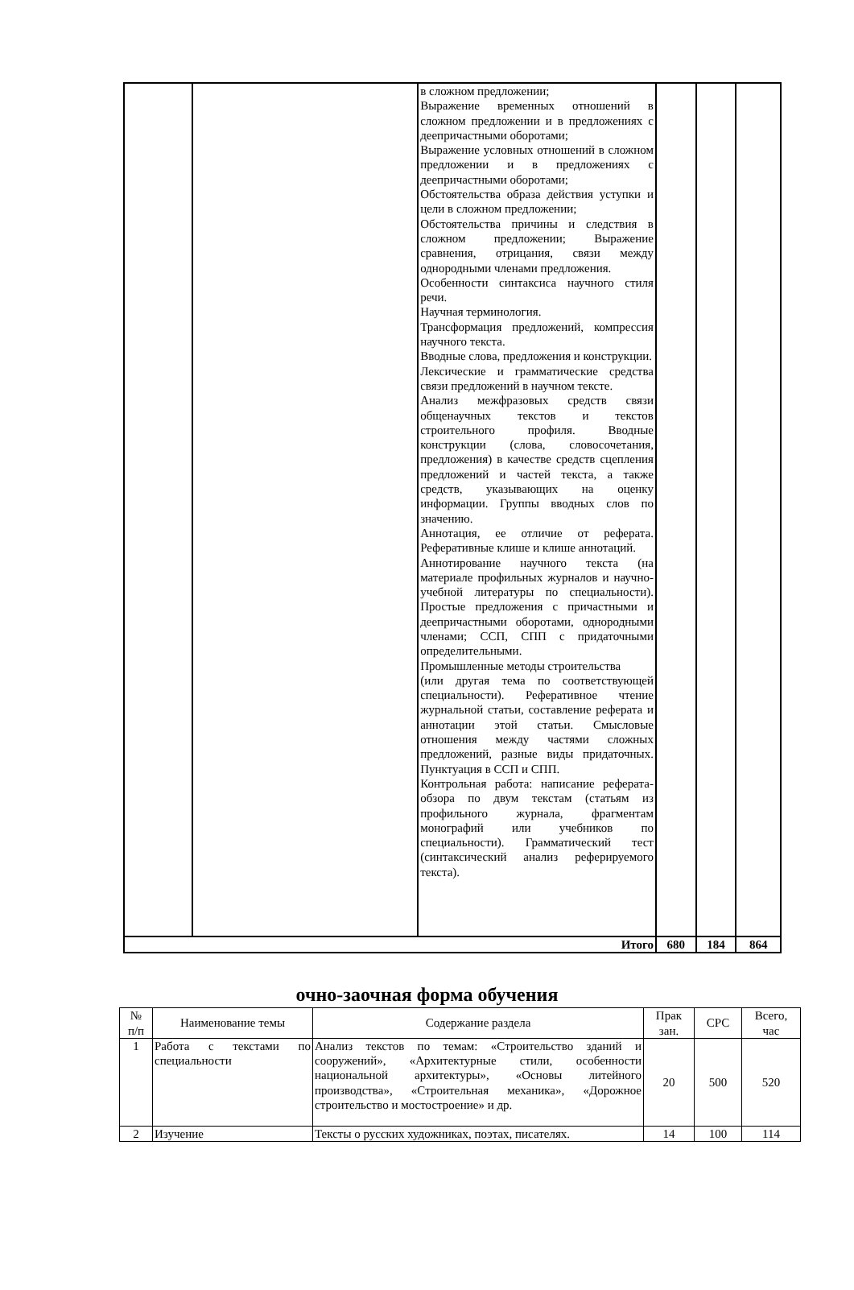| | | в сложном предложении; Выражение временных отношений в сложном предложении и в предложениях с деепричастными оборотами; Выражение условных отношений в сложном предложении и в предложениях с деепричастными оборотами; Обстоятельства образа действия уступки и цели в сложном предложении; Обстоятельства причины и следствия в сложном предложении; Выражение сравнения, отрицания, связи между однородными членами предложения. Особенности синтаксиса научного стиля речи. Научная терминология. Трансформация предложений, компрессия научного текста. Вводные слова, предложения и конструкции. Лексические и грамматические средства связи предложений в научном тексте. Анализ межфразовых средств связи общенаучных текстов и текстов строительного профиля. Вводные конструкции (слова, словосочетания, предложения) в качестве средств сцепления предложений и частей текста, а также средств, указывающих на оценку информации. Группы вводных слов по значению. Аннотация, ее отличие от реферата. Реферативные клише и клише аннотаций. Аннотирование научного текста (на материале профильных журналов и научно-учебной литературы по специальности). Простые предложения с причастными и деепричастными оборотами, однородными членами; ССП, СПП с придаточными определительными. Промышленные методы строительства (или другая тема по соответствующей специальности). Реферативное чтение журнальной статьи, составление реферата и аннотации этой статьи. Смысловые отношения между частями сложных предложений, разные виды придаточных. Пунктуация в ССП и СПП. Контрольная работа: написание реферата-обзора по двум текстам (статьям из профильного журнала, фрагментам монографий или учебников по специальности). Грамматический тест (синтаксический анализ реферируемого текста). | | | |
| Итого | | | 680 | 184 | 864 |
очно-заочная форма обучения
| № п/п | Наименование темы | Содержание раздела | Прак зан. | СРС | Всего, час |
| --- | --- | --- | --- | --- | --- |
| 1 | Работа с текстами по специальности | Анализ текстов по темам: «Строительство зданий и сооружений», «Архитектурные стили, особенности национальной архитектуры», «Основы литейного производства», «Строительная механика», «Дорожное строительство и мостостроение» и др. | 20 | 500 | 520 |
| 2 | Изучение | Тексты о русских художниках, поэтах, писателях. | 14 | 100 | 114 |